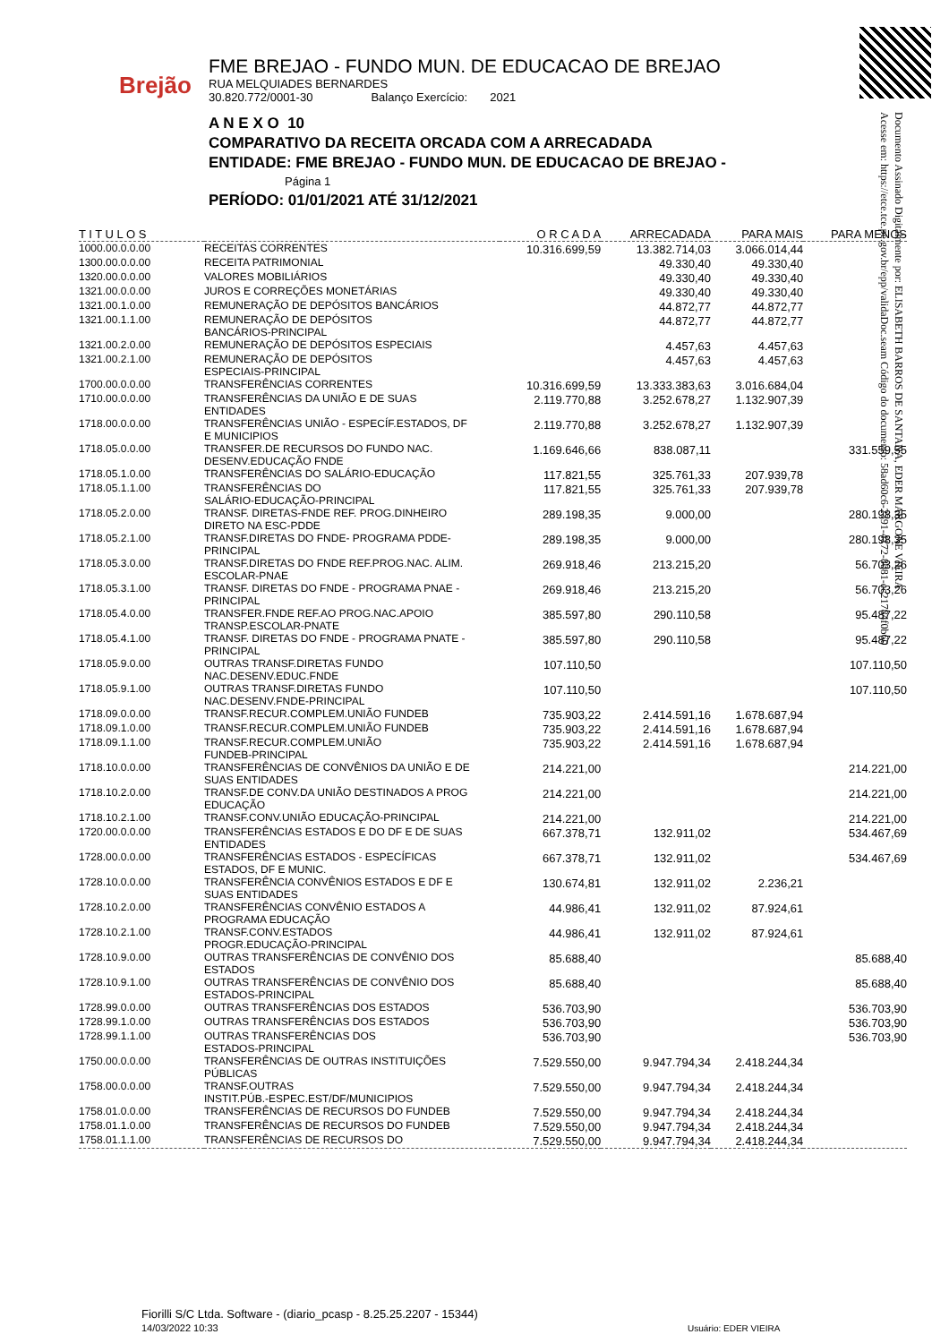Brejão
FME BREJAO - FUNDO MUN. DE EDUCACAO DE BREJAO
RUA MELQUIADES BERNARDES
30.820.772/0001-30 Balanço Exercício: 2021
A N E X O 10
COMPARATIVO DA RECEITA ORCADA COM A ARRECADADA
ENTIDADE: FME BREJAO - FUNDO MUN. DE EDUCACAO DE BREJAO - Página 1
PERÍODO: 01/01/2021 ATÉ 31/12/2021
Documento Assinado Digitalmente por: ELISABETH BARROS DE SANTANA, EDER MARGONE VIEIRA
Acesse em: https://etce.tce.pe.gov.br/epp/validaDoc.seam Código do documento: 58ad60c6-2391-4172-8081-ec21784f0b60
| T I T U L O S | | O R C A D A | ARRECADADA | PARA MAIS | PARA MENOS |
| --- | --- | --- | --- | --- | --- |
| 1000.00.0.0.00 | RECEITAS CORRENTES | 10.316.699,59 | 13.382.714,03 | 3.066.014,44 | |
| 1300.00.0.0.00 | RECEITA PATRIMONIAL | | 49.330,40 | 49.330,40 | |
| 1320.00.0.0.00 | VALORES MOBILIÁRIOS | | 49.330,40 | 49.330,40 | |
| 1321.00.0.0.00 | JUROS E CORREÇÕES MONETÁRIAS | | 49.330,40 | 49.330,40 | |
| 1321.00.1.0.00 | REMUNERAÇÃO DE DEPÓSITOS BANCÁRIOS | | 44.872,77 | 44.872,77 | |
| 1321.00.1.1.00 | REMUNERAÇÃO DE DEPÓSITOS BANCÁRIOS-PRINCIPAL | | 44.872,77 | 44.872,77 | |
| 1321.00.2.0.00 | REMUNERAÇÃO DE DEPÓSITOS ESPECIAIS | | 4.457,63 | 4.457,63 | |
| 1321.00.2.1.00 | REMUNERAÇÃO DE DEPÓSITOS ESPECIAIS-PRINCIPAL | | 4.457,63 | 4.457,63 | |
| 1700.00.0.0.00 | TRANSFERÊNCIAS CORRENTES | 10.316.699,59 | 13.333.383,63 | 3.016.684,04 | |
| 1710.00.0.0.00 | TRANSFERÊNCIAS DA UNIÃO E DE SUAS ENTIDADES | 2.119.770,88 | 3.252.678,27 | 1.132.907,39 | |
| 1718.00.0.0.00 | TRANSFERÊNCIAS UNIÃO - ESPECÍF.ESTADOS, DF E MUNICIPIOS | 2.119.770,88 | 3.252.678,27 | 1.132.907,39 | |
| 1718.05.0.0.00 | TRANSFER.DE RECURSOS DO FUNDO NAC. DESENV.EDUCAÇÃO FNDE | 1.169.646,66 | 838.087,11 | | 331.559,55 |
| 1718.05.1.0.00 | TRANSFERÊNCIAS DO SALÁRIO-EDUCAÇÃO | 117.821,55 | 325.761,33 | 207.939,78 | |
| 1718.05.1.1.00 | TRANSFERÊNCIAS DO SALÁRIO-EDUCAÇÃO-PRINCIPAL | 117.821,55 | 325.761,33 | 207.939,78 | |
| 1718.05.2.0.00 | TRANSF. DIRETAS-FNDE REF. PROG.DINHEIRO DIRETO NA ESC-PDDE | 289.198,35 | 9.000,00 | | 280.198,35 |
| 1718.05.2.1.00 | TRANSF.DIRETAS DO FNDE- PROGRAMA PDDE- PRINCIPAL | 289.198,35 | 9.000,00 | | 280.198,35 |
| 1718.05.3.0.00 | TRANSF.DIRETAS DO FNDE REF.PROG.NAC. ALIM. ESCOLAR-PNAE | 269.918,46 | 213.215,20 | | 56.703,26 |
| 1718.05.3.1.00 | TRANSF. DIRETAS DO FNDE - PROGRAMA PNAE - PRINCIPAL | 269.918,46 | 213.215,20 | | 56.703,26 |
| 1718.05.4.0.00 | TRANSFER.FNDE REF.AO PROG.NAC.APOIO TRANSP.ESCOLAR-PNATE | 385.597,80 | 290.110,58 | | 95.487,22 |
| 1718.05.4.1.00 | TRANSF. DIRETAS DO FNDE - PROGRAMA PNATE - PRINCIPAL | 385.597,80 | 290.110,58 | | 95.487,22 |
| 1718.05.9.0.00 | OUTRAS TRANSF.DIRETAS FUNDO NAC.DESENV.EDUC.FNDE | 107.110,50 | | | 107.110,50 |
| 1718.05.9.1.00 | OUTRAS TRANSF.DIRETAS FUNDO NAC.DESENV.FNDE-PRINCIPAL | 107.110,50 | | | 107.110,50 |
| 1718.09.0.0.00 | TRANSF.RECUR.COMPLEM.UNIÃO FUNDEB | 735.903,22 | 2.414.591,16 | 1.678.687,94 | |
| 1718.09.1.0.00 | TRANSF.RECUR.COMPLEM.UNIÃO FUNDEB | 735.903,22 | 2.414.591,16 | 1.678.687,94 | |
| 1718.09.1.1.00 | TRANSF.RECUR.COMPLEM.UNIÃO FUNDEB-PRINCIPAL | 735.903,22 | 2.414.591,16 | 1.678.687,94 | |
| 1718.10.0.0.00 | TRANSFERÊNCIAS DE CONVÊNIOS DA UNIÃO E DE SUAS ENTIDADES | 214.221,00 | | | 214.221,00 |
| 1718.10.2.0.00 | TRANSF.DE CONV.DA UNIÃO DESTINADOS A PROG EDUCAÇÃO | 214.221,00 | | | 214.221,00 |
| 1718.10.2.1.00 | TRANSF.CONV.UNIÃO EDUCAÇÃO-PRINCIPAL | 214.221,00 | | | 214.221,00 |
| 1720.00.0.0.00 | TRANSFERÊNCIAS ESTADOS E DO DF E DE SUAS ENTIDADES | 667.378,71 | 132.911,02 | | 534.467,69 |
| 1728.00.0.0.00 | TRANSFERÊNCIAS ESTADOS - ESPECÍFICAS ESTADOS, DF E MUNIC. | 667.378,71 | 132.911,02 | | 534.467,69 |
| 1728.10.0.0.00 | TRANSFERÊNCIA CONVÊNIOS ESTADOS E DF E SUAS ENTIDADES | 130.674,81 | 132.911,02 | 2.236,21 | |
| 1728.10.2.0.00 | TRANSFERÊNCIAS CONVÊNIO ESTADOS A PROGRAMA EDUCAÇÃO | 44.986,41 | 132.911,02 | 87.924,61 | |
| 1728.10.2.1.00 | TRANSF.CONV.ESTADOS PROGR.EDUCAÇÃO-PRINCIPAL | 44.986,41 | 132.911,02 | 87.924,61 | |
| 1728.10.9.0.00 | OUTRAS TRANSFERÊNCIAS DE CONVÊNIO DOS ESTADOS | 85.688,40 | | | 85.688,40 |
| 1728.10.9.1.00 | OUTRAS TRANSFERÊNCIAS DE CONVÊNIO DOS ESTADOS-PRINCIPAL | 85.688,40 | | | 85.688,40 |
| 1728.99.0.0.00 | OUTRAS TRANSFERÊNCIAS DOS ESTADOS | 536.703,90 | | | 536.703,90 |
| 1728.99.1.0.00 | OUTRAS TRANSFERÊNCIAS DOS ESTADOS | 536.703,90 | | | 536.703,90 |
| 1728.99.1.1.00 | OUTRAS TRANSFERÊNCIAS DOS ESTADOS-PRINCIPAL | 536.703,90 | | | 536.703,90 |
| 1750.00.0.0.00 | TRANSFERÊNCIAS DE OUTRAS INSTITUIÇÕES PÚBLICAS | 7.529.550,00 | 9.947.794,34 | 2.418.244,34 | |
| 1758.00.0.0.00 | TRANSF.OUTRAS INSTIT.PÚB.-ESPEC.EST/DF/MUNICIPIOS | 7.529.550,00 | 9.947.794,34 | 2.418.244,34 | |
| 1758.01.0.0.00 | TRANSFERÊNCIAS DE RECURSOS DO FUNDEB | 7.529.550,00 | 9.947.794,34 | 2.418.244,34 | |
| 1758.01.1.0.00 | TRANSFERÊNCIAS DE RECURSOS DO FUNDEB | 7.529.550,00 | 9.947.794,34 | 2.418.244,34 | |
| 1758.01.1.1.00 | TRANSFERÊNCIAS DE RECURSOS DO | 7.529.550,00 | 9.947.794,34 | 2.418.244,34 | |
Fiorilli S/C Ltda. Software - (diario_pcasp - 8.25.25.2207 - 15344)
14/03/2022 10:33
Usuário: EDER VIEIRA